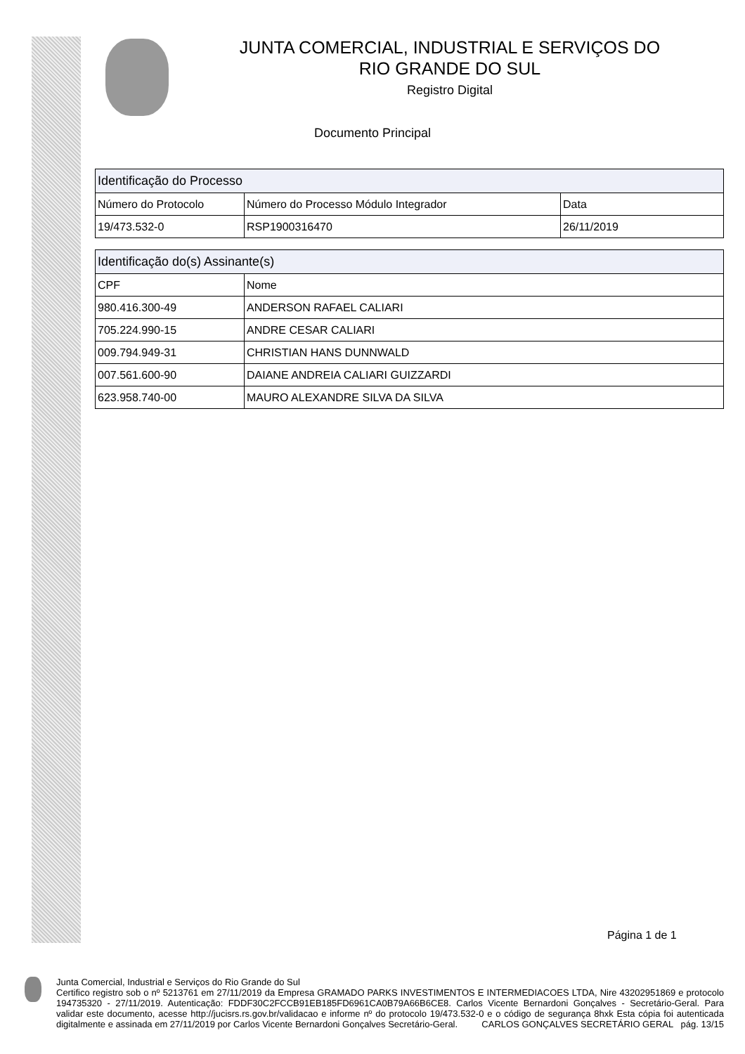JUNTA COMERCIAL, INDUSTRIAL E SERVIÇOS DO
RIO GRANDE DO SUL
Registro Digital
Documento Principal
| Identificação do Processo | | |
| --- | --- | --- |
| Número do Protocolo | Número do Processo Módulo Integrador | Data |
| 19/473.532-0 | RSP1900316470 | 26/11/2019 |
| Identificação do(s) Assinante(s) | |
| --- | --- |
| CPF | Nome |
| 980.416.300-49 | ANDERSON RAFAEL CALIARI |
| 705.224.990-15 | ANDRE CESAR CALIARI |
| 009.794.949-31 | CHRISTIAN HANS DUNNWALD |
| 007.561.600-90 | DAIANE ANDREIA CALIARI GUIZZARDI |
| 623.958.740-00 | MAURO ALEXANDRE SILVA DA SILVA |
Página 1 de 1
Junta Comercial, Industrial e Serviços do Rio Grande do Sul
Certifico registro sob o nº 5213761 em 27/11/2019 da Empresa GRAMADO PARKS INVESTIMENTOS E INTERMEDIACOES LTDA, Nire 43202951869 e protocolo 194735320 - 27/11/2019. Autenticação: FDDF30C2FCCB91EB185FD6961CA0B79A66B6CE8. Carlos Vicente Bernardoni Gonçalves - Secretário-Geral. Para validar este documento, acesse http://jucisrs.rs.gov.br/validacao e informe nº do protocolo 19/473.532-0 e o código de segurança 8hxk Esta cópia foi autenticada digitalmente e assinada em 27/11/2019 por Carlos Vicente Bernardoni Gonçalves Secretário-Geral. CARLOS GONÇALVES SECRETÁRIO GERAL pág. 13/15